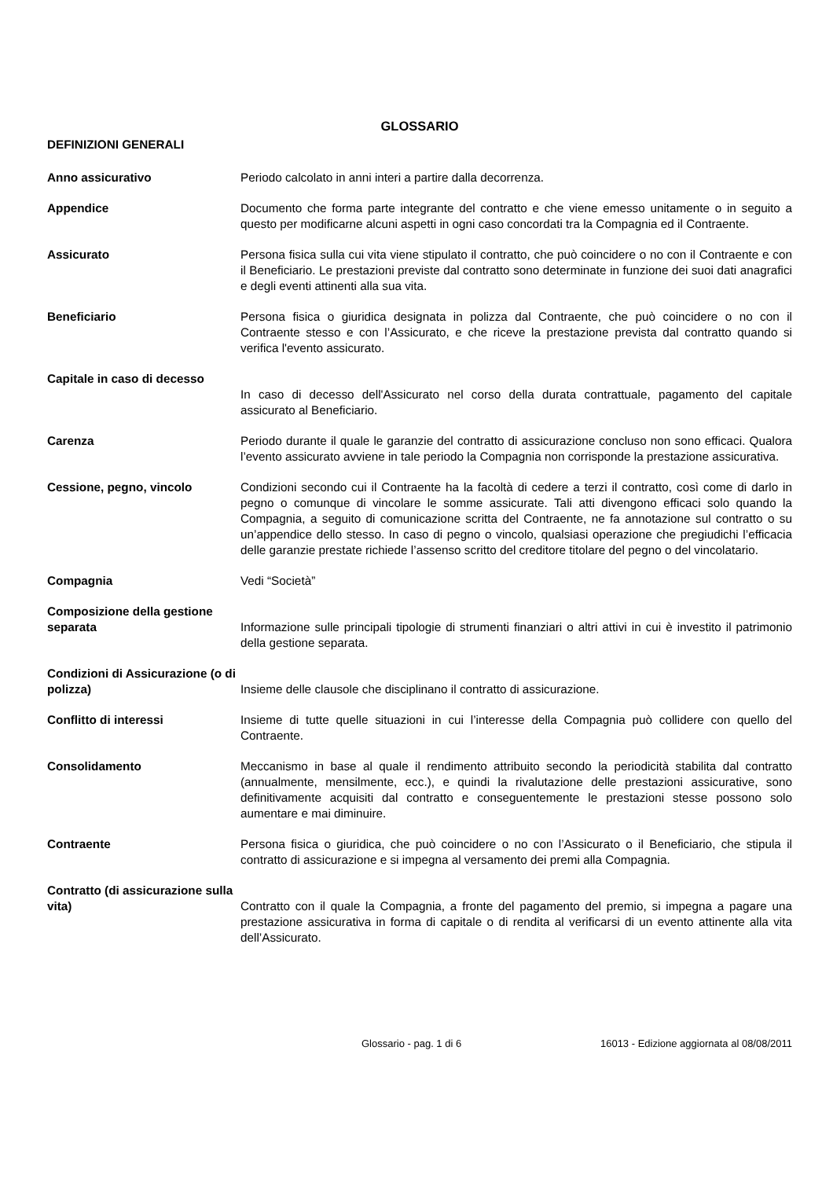GLOSSARIO
DEFINIZIONI GENERALI
Anno assicurativo Periodo calcolato in anni interi a partire dalla decorrenza.
Appendice Documento che forma parte integrante del contratto e che viene emesso unitamente o in seguito a questo per modificarne alcuni aspetti in ogni caso concordati tra la Compagnia ed il Contraente.
Assicurato Persona fisica sulla cui vita viene stipulato il contratto, che può coincidere o no con il Contraente e con il Beneficiario. Le prestazioni previste dal contratto sono determinate in funzione dei suoi dati anagrafici e degli eventi attinenti alla sua vita.
Beneficiario Persona fisica o giuridica designata in polizza dal Contraente, che può coincidere o no con il Contraente stesso e con l’Assicurato, e che riceve la prestazione prevista dal contratto quando si verifica l'evento assicurato.
Capitale in caso di decesso
In caso di decesso dell'Assicurato nel corso della durata contrattuale, pagamento del capitale assicurato al Beneficiario.
Carenza Periodo durante il quale le garanzie del contratto di assicurazione concluso non sono efficaci. Qualora l’evento assicurato avviene in tale periodo la Compagnia non corrisponde la prestazione assicurativa.
Cessione, pegno, vincolo Condizioni secondo cui il Contraente ha la facoltà di cedere a terzi il contratto, così come di darlo in pegno o comunque di vincolare le somme assicurate. Tali atti divengono efficaci solo quando la Compagnia, a seguito di comunicazione scritta del Contraente, ne fa annotazione sul contratto o su un’appendice dello stesso. In caso di pegno o vincolo, qualsiasi operazione che pregiudichi l’efficacia delle garanzie prestate richiede l’assenso scritto del creditore titolare del pegno o del vincolatario.
Compagnia Vedi “Società”
Composizione della gestione separata
Informazione sulle principali tipologie di strumenti finanziari o altri attivi in cui è investito il patrimonio della gestione separata.
Condizioni di Assicurazione (o di polizza)
Insieme delle clausole che disciplinano il contratto di assicurazione.
Conflitto di interessi Insieme di tutte quelle situazioni in cui l’interesse della Compagnia può collidere con quello del Contraente.
Consolidamento Meccanismo in base al quale il rendimento attribuito secondo la periodicità stabilita dal contratto (annualmente, mensilmente, ecc.), e quindi la rivalutazione delle prestazioni assicurative, sono definitivamente acquisiti dal contratto e conseguentemente le prestazioni stesse possono solo aumentare e mai diminuire.
Contraente Persona fisica o giuridica, che può coincidere o no con l’Assicurato o il Beneficiario, che stipula il contratto di assicurazione e si impegna al versamento dei premi alla Compagnia.
Contratto (di assicurazione sulla vita)
Contratto con il quale la Compagnia, a fronte del pagamento del premio, si impegna a pagare una prestazione assicurativa in forma di capitale o di rendita al verificarsi di un evento attinente alla vita dell’Assicurato.
Glossario - pag. 1 di 6 16013 - Edizione aggiornata al 08/08/2011